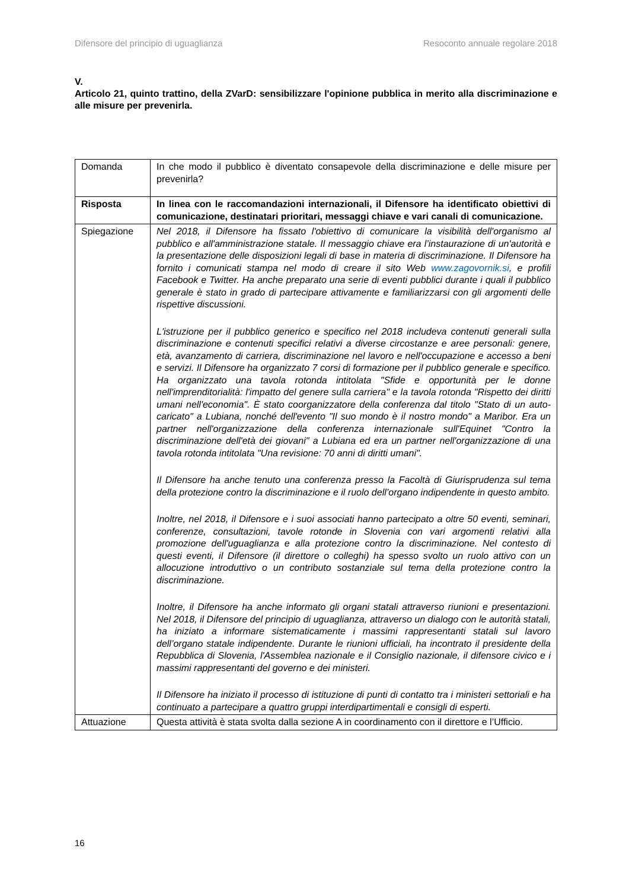Difensore del principio di uguaglianza Resoconto annuale regolare 2018
V.
Articolo 21, quinto trattino, della ZVarD: sensibilizzare l'opinione pubblica in merito alla discriminazione e alle misure per prevenirla.
| Domanda | In che modo il pubblico è diventato consapevole della discriminazione e delle misure per prevenirla? |
| Risposta | In linea con le raccomandazioni internazionali, il Difensore ha identificato obiettivi di comunicazione, destinatari prioritari, messaggi chiave e vari canali di comunicazione. |
| Spiegazione | Nel 2018, il Difensore ha fissato l'obiettivo di comunicare la visibilità dell'organismo al pubblico e all'amministrazione statale. Il messaggio chiave era l’instaurazione di un'autorità e la presentazione delle disposizioni legali di base in materia di discriminazione. Il Difensore ha fornito i comunicati stampa nel modo di creare il sito Web www.zagovornik.si , e profili Facebook e Twitter. Ha anche preparato una serie di eventi pubblici durante i quali il pubblico generale è stato in grado di partecipare attivamente e familiarizzarsi con gli argomenti delle rispettive discussioni. L'istruzione per il pubblico generico e specifico nel 2018 includeva contenuti generali sulla discriminazione e contenuti specifici relativi a diverse circostanze e aree personali: genere, età, avanzamento di carriera, discriminazione nel lavoro e nell'occupazione e accesso a beni e servizi. Il Difensore ha organizzato 7 corsi di formazione per il pubblico generale e specifico. Ha organizzato una tavola rotonda intitolata "Sfide e opportunità per le donne nell'imprenditorialità: l'impatto del genere sulla carriera" e la tavola rotonda "Rispetto dei diritti umani nell'economia". È stato coorganizzatore della conferenza dal titolo "Stato di un auto-caricato" a Lubiana, nonché dell'evento "Il suo mondo è il nostro mondo" a Maribor. Era un partner nell'organizzazione della conferenza internazionale sull'Equinet "Contro la discriminazione dell'età dei giovani" a Lubiana ed era un partner nell'organizzazione di una tavola rotonda intitolata "Una revisione: 70 anni di diritti umani". Il Difensore ha anche tenuto una conferenza presso la Facoltà di Giurisprudenza sul tema della protezione contro la discriminazione e il ruolo dell’organo indipendente in questo ambito. Inoltre, nel 2018, il Difensore e i suoi associati hanno partecipato a oltre 50 eventi, seminari, conferenze, consultazioni, tavole rotonde in Slovenia con vari argomenti relativi alla promozione dell'uguaglianza e alla protezione contro la discriminazione. Nel contesto di questi eventi, il Difensore (il direttore o colleghi) ha spesso svolto un ruolo attivo con un allocuzione introduttivo o un contributo sostanziale sul tema della protezione contro la discriminazione. Inoltre, il Difensore ha anche informato gli organi statali attraverso riunioni e presentazioni. Nel 2018, il Difensore del principio di uguaglianza, attraverso un dialogo con le autorità statali, ha iniziato a informare sistematicamente i massimi rappresentanti statali sul lavoro dell’organo statale indipendente. Durante le riunioni ufficiali, ha incontrato il presidente della Repubblica di Slovenia, l'Assemblea nazionale e il Consiglio nazionale, il difensore civico e i massimi rappresentanti del governo e dei ministeri. Il Difensore ha iniziato il processo di istituzione di punti di contatto tra i ministeri settoriali e ha continuato a partecipare a quattro gruppi interdipartimentali e consigli di esperti. |
| Attuazione | Questa attività è stata svolta dalla sezione A in coordinamento con il direttore e l’Ufficio. |
16